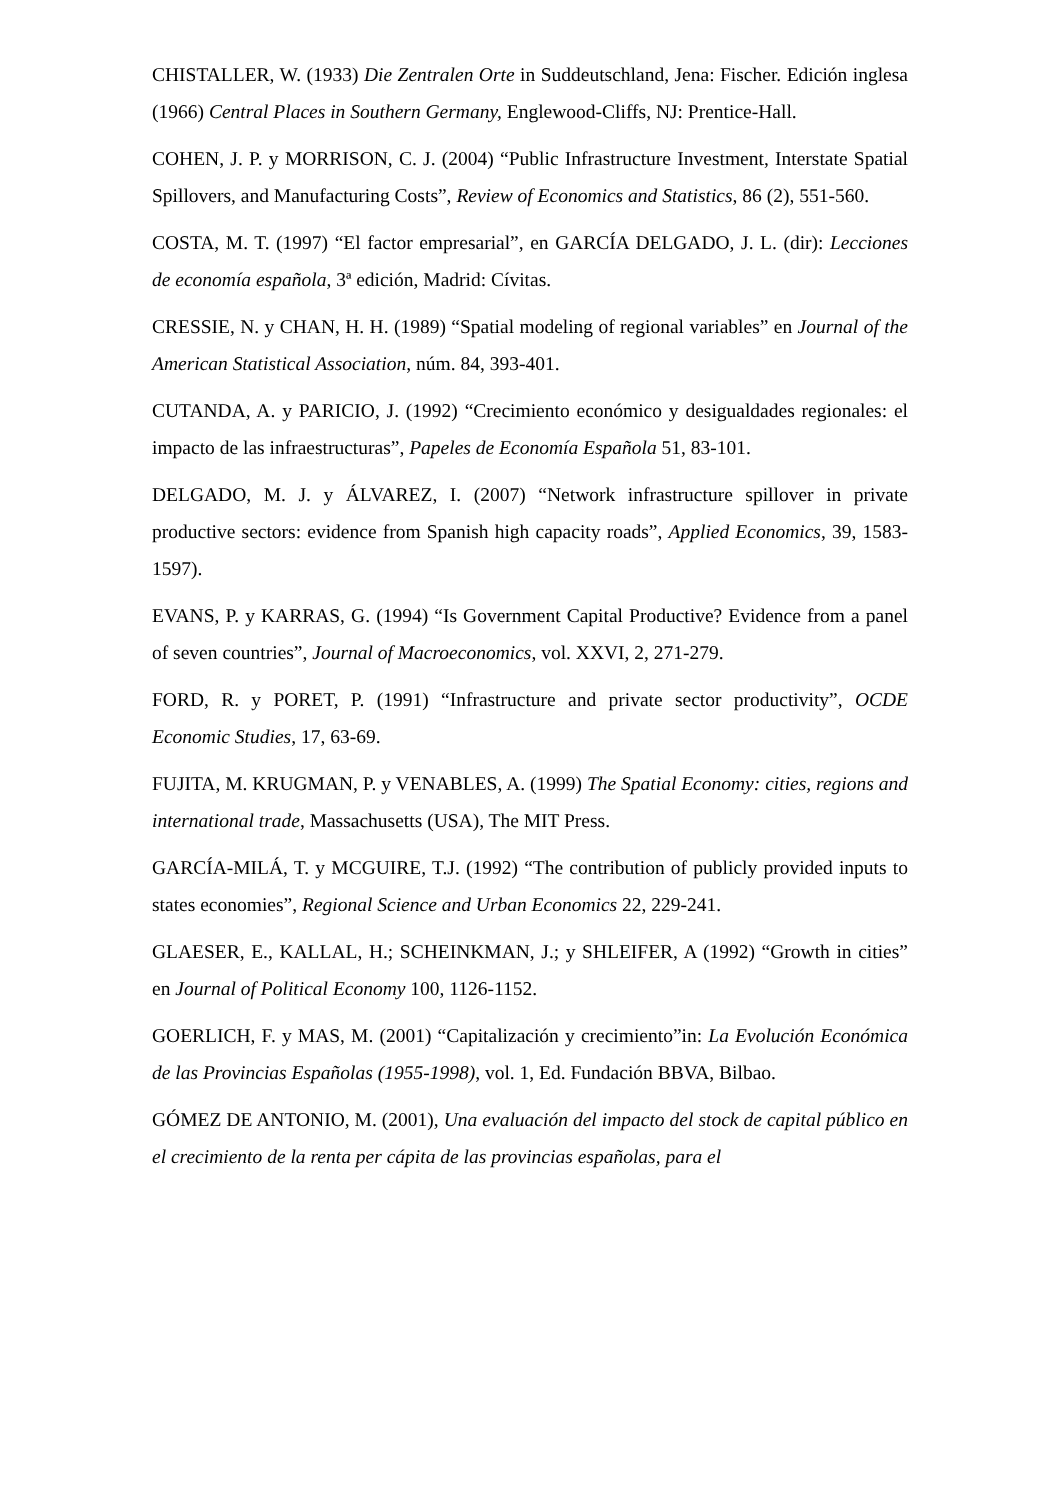CHISTALLER, W. (1933) Die Zentralen Orte in Suddeutschland, Jena: Fischer. Edición inglesa (1966) Central Places in Southern Germany, Englewood-Cliffs, NJ: Prentice-Hall.
COHEN, J. P. y MORRISON, C. J. (2004) “Public Infrastructure Investment, Interstate Spatial Spillovers, and Manufacturing Costs”, Review of Economics and Statistics, 86 (2), 551-560.
COSTA, M. T. (1997) “El factor empresarial”, en GARCÍA DELGADO, J. L. (dir): Lecciones de economía española, 3ª edición, Madrid: Cívitas.
CRESSIE, N. y CHAN, H. H. (1989) “Spatial modeling of regional variables” en Journal of the American Statistical Association, núm. 84, 393-401.
CUTANDA, A. y PARICIO, J. (1992) “Crecimiento económico y desigualdades regionales: el impacto de las infraestructuras”, Papeles de Economía Española 51, 83-101.
DELGADO, M. J. y ÁLVAREZ, I. (2007) “Network infrastructure spillover in private productive sectors: evidence from Spanish high capacity roads”, Applied Economics, 39, 1583-1597).
EVANS, P. y KARRAS, G. (1994) “Is Government Capital Productive? Evidence from a panel of seven countries”, Journal of Macroeconomics, vol. XXVI, 2, 271-279.
FORD, R. y PORET, P. (1991) “Infrastructure and private sector productivity”, OCDE Economic Studies, 17, 63-69.
FUJITA, M. KRUGMAN, P. y VENABLES, A. (1999) The Spatial Economy: cities, regions and international trade, Massachusetts (USA), The MIT Press.
GARCÍA-MILÁ, T. y MCGUIRE, T.J. (1992) “The contribution of publicly provided inputs to states economies”, Regional Science and Urban Economics 22, 229-241.
GLAESER, E., KALLAL, H.; SCHEINKMAN, J.; y SHLEIFER, A (1992) “Growth in cities” en Journal of Political Economy 100, 1126-1152.
GOERLICH, F. y MAS, M. (2001) “Capitalización y crecimiento”in: La Evolución Económica de las Provincias Españolas (1955-1998), vol. 1, Ed. Fundación BBVA, Bilbao.
GÓMEZ DE ANTONIO, M. (2001), Una evaluación del impacto del stock de capital público en el crecimiento de la renta per cápita de las provincias españolas, para el